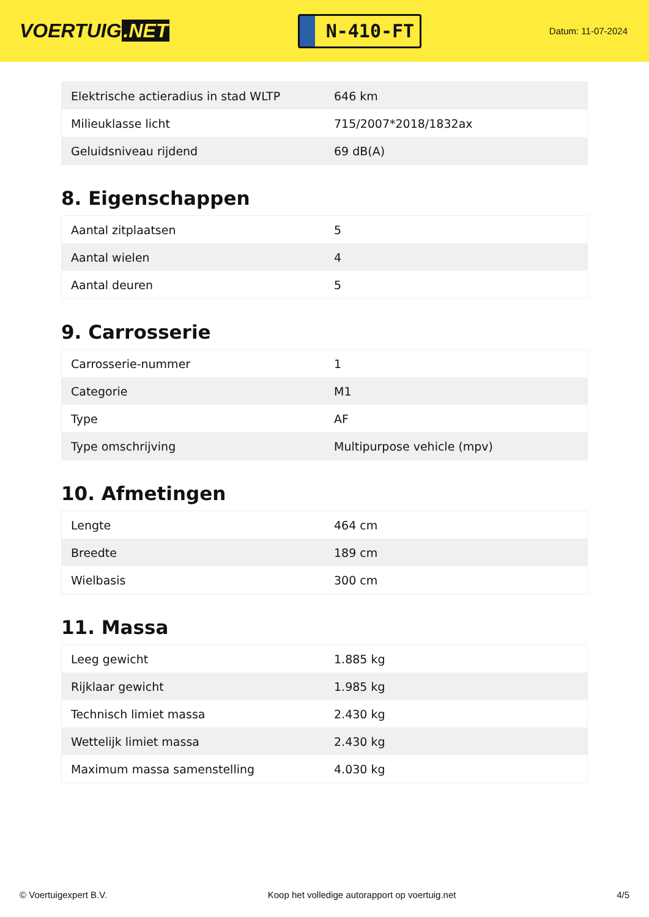VOERTUIG.NET
N-410-FT
Datum: 11-07-2024
| Elektrische actieradius in stad WLTP | 646 km |
| Milieuklasse licht | 715/2007*2018/1832ax |
| Geluidsniveau rijdend | 69 dB(A) |
8. Eigenschappen
| Aantal zitplaatsen | 5 |
| Aantal wielen | 4 |
| Aantal deuren | 5 |
9. Carrosserie
| Carrosserie-nummer | 1 |
| Categorie | M1 |
| Type | AF |
| Type omschrijving | Multipurpose vehicle (mpv) |
10. Afmetingen
| Lengte | 464 cm |
| Breedte | 189 cm |
| Wielbasis | 300 cm |
11. Massa
| Leeg gewicht | 1.885 kg |
| Rijklaar gewicht | 1.985 kg |
| Technisch limiet massa | 2.430 kg |
| Wettelijk limiet massa | 2.430 kg |
| Maximum massa samenstelling | 4.030 kg |
© Voertuigexpert B.V. Koop het volledige autorapport op voertuig.net 4/5